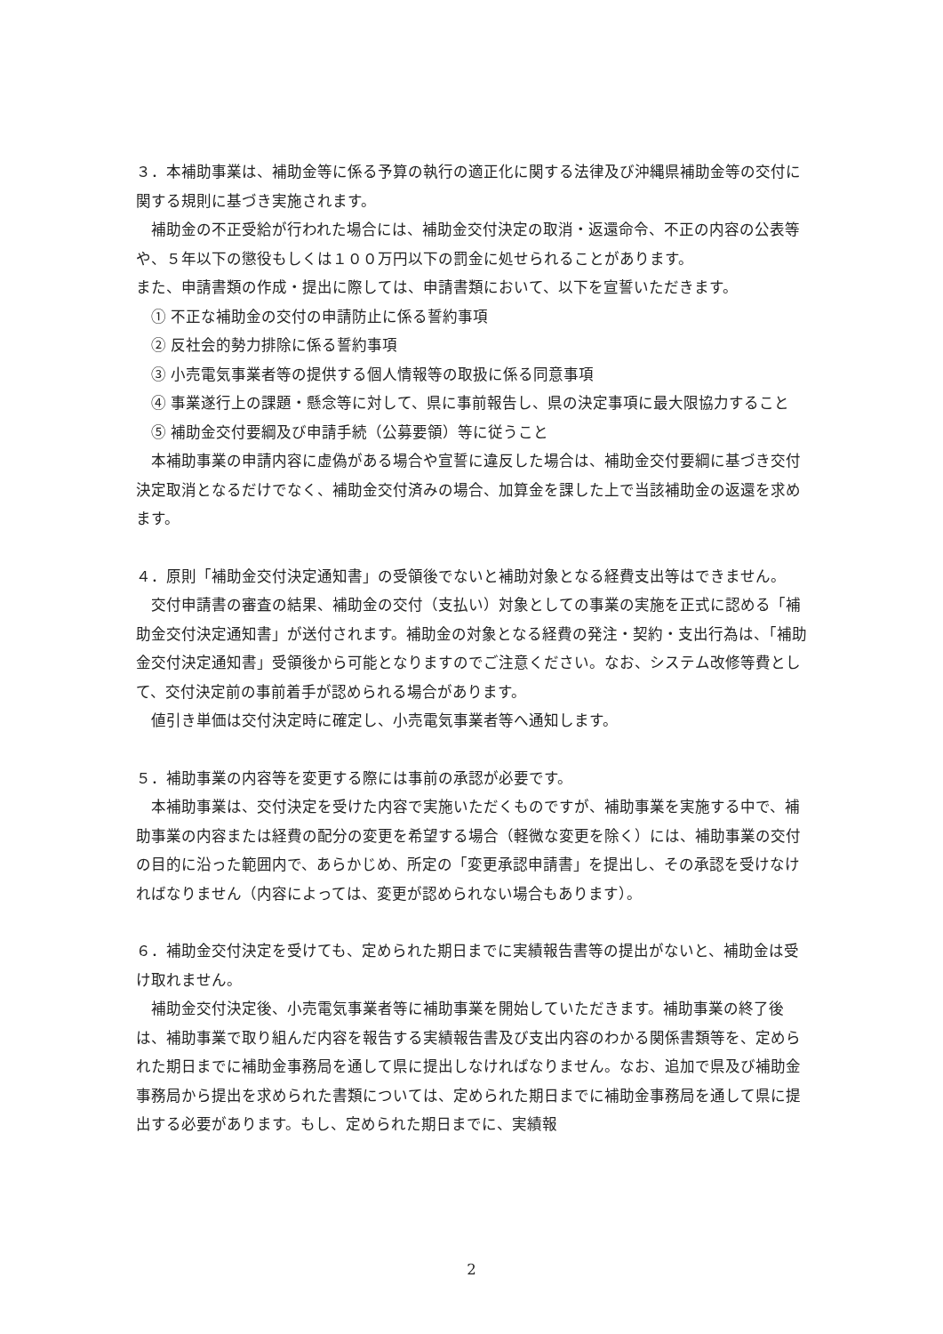３．本補助事業は、補助金等に係る予算の執行の適正化に関する法律及び沖縄県補助金等の交付に関する規則に基づき実施されます。
補助金の不正受給が行われた場合には、補助金交付決定の取消・返還命令、不正の内容の公表等や、５年以下の懲役もしくは１００万円以下の罰金に処せられることがあります。
また、申請書類の作成・提出に際しては、申請書類において、以下を宣誓いただきます。
① 不正な補助金の交付の申請防止に係る誓約事項
② 反社会的勢力排除に係る誓約事項
③ 小売電気事業者等の提供する個人情報等の取扱に係る同意事項
④ 事業遂行上の課題・懸念等に対して、県に事前報告し、県の決定事項に最大限協力すること
⑤ 補助金交付要綱及び申請手続（公募要領）等に従うこと
本補助事業の申請内容に虚偽がある場合や宣誓に違反した場合は、補助金交付要綱に基づき交付決定取消となるだけでなく、補助金交付済みの場合、加算金を課した上で当該補助金の返還を求めます。
４．原則「補助金交付決定通知書」の受領後でないと補助対象となる経費支出等はできません。
交付申請書の審査の結果、補助金の交付（支払い）対象としての事業の実施を正式に認める「補助金交付決定通知書」が送付されます。補助金の対象となる経費の発注・契約・支出行為は、「補助金交付決定通知書」受領後から可能となりますのでご注意ください。なお、システム改修等費として、交付決定前の事前着手が認められる場合があります。
値引き単価は交付決定時に確定し、小売電気事業者等へ通知します。
５．補助事業の内容等を変更する際には事前の承認が必要です。
本補助事業は、交付決定を受けた内容で実施いただくものですが、補助事業を実施する中で、補助事業の内容または経費の配分の変更を希望する場合（軽微な変更を除く）には、補助事業の交付の目的に沿った範囲内で、あらかじめ、所定の「変更承認申請書」を提出し、その承認を受けなければなりません（内容によっては、変更が認められない場合もあります）。
６．補助金交付決定を受けても、定められた期日までに実績報告書等の提出がないと、補助金は受け取れません。
補助金交付決定後、小売電気事業者等に補助事業を開始していただきます。補助事業の終了後は、補助事業で取り組んだ内容を報告する実績報告書及び支出内容のわかる関係書類等を、定められた期日までに補助金事務局を通して県に提出しなければなりません。なお、追加で県及び補助金事務局から提出を求められた書類については、定められた期日までに補助金事務局を通して県に提出する必要があります。もし、定められた期日までに、実績報
2